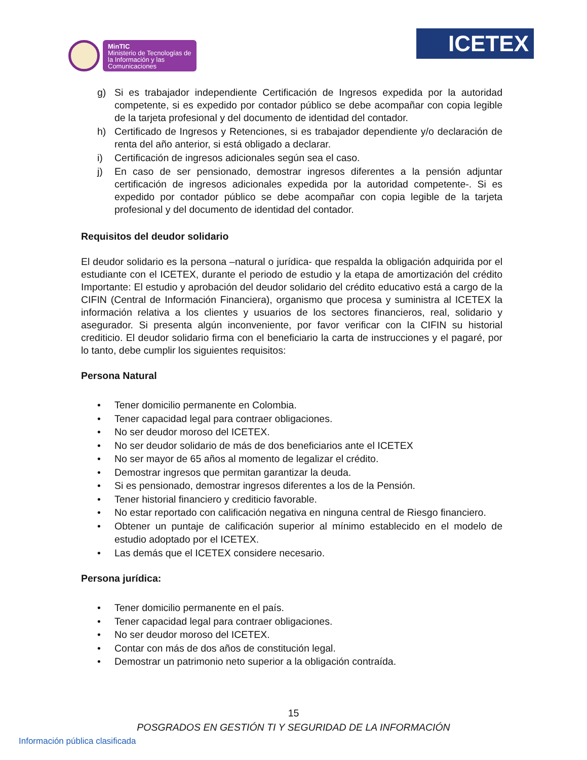MinTIC
Ministerio de Tecnologías de la Información y las Comunicaciones
ICETEX
g) Si es trabajador independiente Certificación de Ingresos expedida por la autoridad competente, si es expedido por contador público se debe acompañar con copia legible de la tarjeta profesional y del documento de identidad del contador.
h) Certificado de Ingresos y Retenciones, si es trabajador dependiente y/o declaración de renta del año anterior, si está obligado a declarar.
i) Certificación de ingresos adicionales según sea el caso.
j) En caso de ser pensionado, demostrar ingresos diferentes a la pensión adjuntar certificación de ingresos adicionales expedida por la autoridad competente-. Si es expedido por contador público se debe acompañar con copia legible de la tarjeta profesional y del documento de identidad del contador.
Requisitos del deudor solidario
El deudor solidario es la persona –natural o jurídica- que respalda la obligación adquirida por el estudiante con el ICETEX, durante el periodo de estudio y la etapa de amortización del crédito Importante: El estudio y aprobación del deudor solidario del crédito educativo está a cargo de la CIFIN (Central de Información Financiera), organismo que procesa y suministra al ICETEX la información relativa a los clientes y usuarios de los sectores financieros, real, solidario y asegurador. Si presenta algún inconveniente, por favor verificar con la CIFIN su historial crediticio. El deudor solidario firma con el beneficiario la carta de instrucciones y el pagaré, por lo tanto, debe cumplir los siguientes requisitos:
Persona Natural
• Tener domicilio permanente en Colombia.
• Tener capacidad legal para contraer obligaciones.
• No ser deudor moroso del ICETEX.
• No ser deudor solidario de más de dos beneficiarios ante el ICETEX
• No ser mayor de 65 años al momento de legalizar el crédito.
• Demostrar ingresos que permitan garantizar la deuda.
• Si es pensionado, demostrar ingresos diferentes a los de la Pensión.
• Tener historial financiero y crediticio favorable.
• No estar reportado con calificación negativa en ninguna central de Riesgo financiero.
• Obtener un puntaje de calificación superior al mínimo establecido en el modelo de estudio adoptado por el ICETEX.
• Las demás que el ICETEX considere necesario.
Persona jurídica:
• Tener domicilio permanente en el país.
• Tener capacidad legal para contraer obligaciones.
• No ser deudor moroso del ICETEX.
• Contar con más de dos años de constitución legal.
• Demostrar un patrimonio neto superior a la obligación contraída.
15
POSGRADOS EN GESTIÓN TI Y SEGURIDAD DE LA INFORMACIÓN
Información pública clasificada